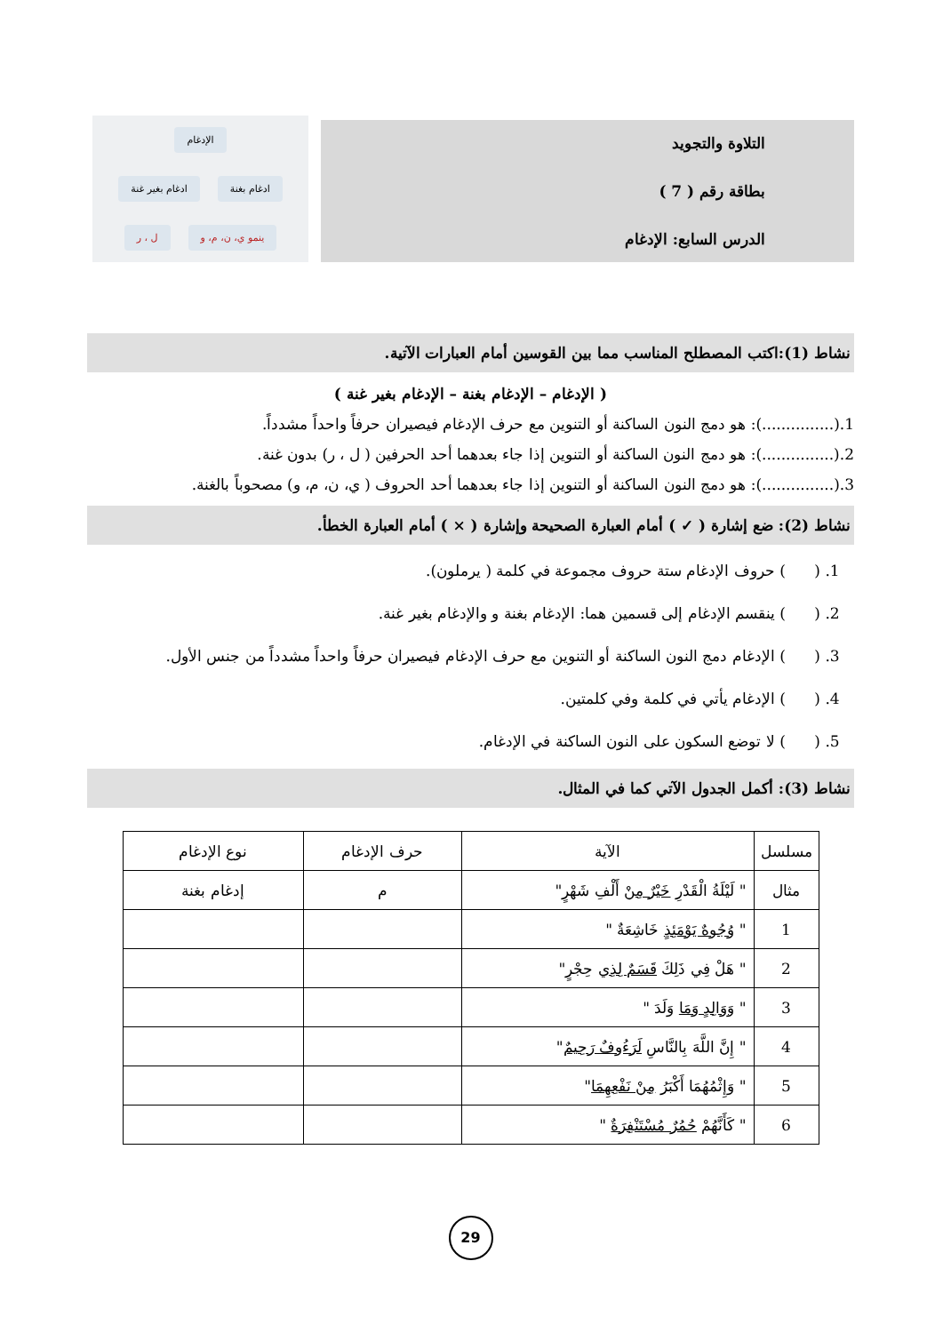التلاوة والتجويد
بطاقة رقم ( 7 )
الدرس السابع: الإدغام
الإدغام
ادغام بغنة ادغام بغير غنة
ينمو ي، ن، م، و ل ، ر
نشاط (1):اكتب المصطلح المناسب مما بين القوسين أمام العبارات الآتية.
( الإدغام – الإدغام بغنة – الإدغام بغير غنة )
1.(...............): هو دمج النون الساكنة أو التنوين مع حرف الإدغام فيصيران حرفاً واحداً مشدداً.
2.(...............): هو دمج النون الساكنة أو التنوين إذا جاء بعدهما أحد الحرفين ( ل ، ر) بدون غنة.
3.(...............): هو دمج النون الساكنة أو التنوين إذا جاء بعدهما أحد الحروف ( ي، ن، م، و) مصحوباً بالغنة.
نشاط (2): ضع إشارة ( ✓ ) أمام العبارة الصحيحة وإشارة ( × ) أمام العبارة الخطأ.
1. ( ) حروف الإدغام ستة حروف مجموعة في كلمة ( يرملون).
2. ( ) ينقسم الإدغام إلى قسمين هما: الإدغام بغنة و والإدغام بغير غنة.
3. ( ) الإدغام دمج النون الساكنة أو التنوين مع حرف الإدغام فيصيران حرفاً واحداً مشدداً من جنس الأول.
4. ( ) الإدغام يأتي في كلمة وفي كلمتين.
5. ( ) لا توضع السكون على النون الساكنة في الإدغام.
نشاط (3): أكمل الجدول الآتي كما في المثال.
| مسلسل | الآية | حرف الإدغام | نوع الإدغام |
| --- | --- | --- | --- |
| مثال | " لَيْلَةُ الْقَدْرِ خَيْرٌ مِنْ أَلْفِ شَهْرٍ" | م | إدغام بغنة |
| 1 | " وُجُوهٌ يَوْمَئِذٍ خَاشِعَةٌ " | | |
| 2 | " هَلْ فِي ذَلِكَ قَسَمٌ لِذِي حِجْرٍ" | | |
| 3 | " وَوَالِدٍ وَمَا وَلَدَ " | | |
| 4 | " إِنَّ اللَّهَ بِالنَّاسِ لَرَءُوفٌ رَحِيمٌ " | | |
| 5 | " وَإِثْمُهُمَا أَكْبَرُ مِنْ نَفْعِهِمَا " | | |
| 6 | " كَأَنَّهُمْ حُمُرٌ مُسْتَنْفِرَةٌ " | | |
29